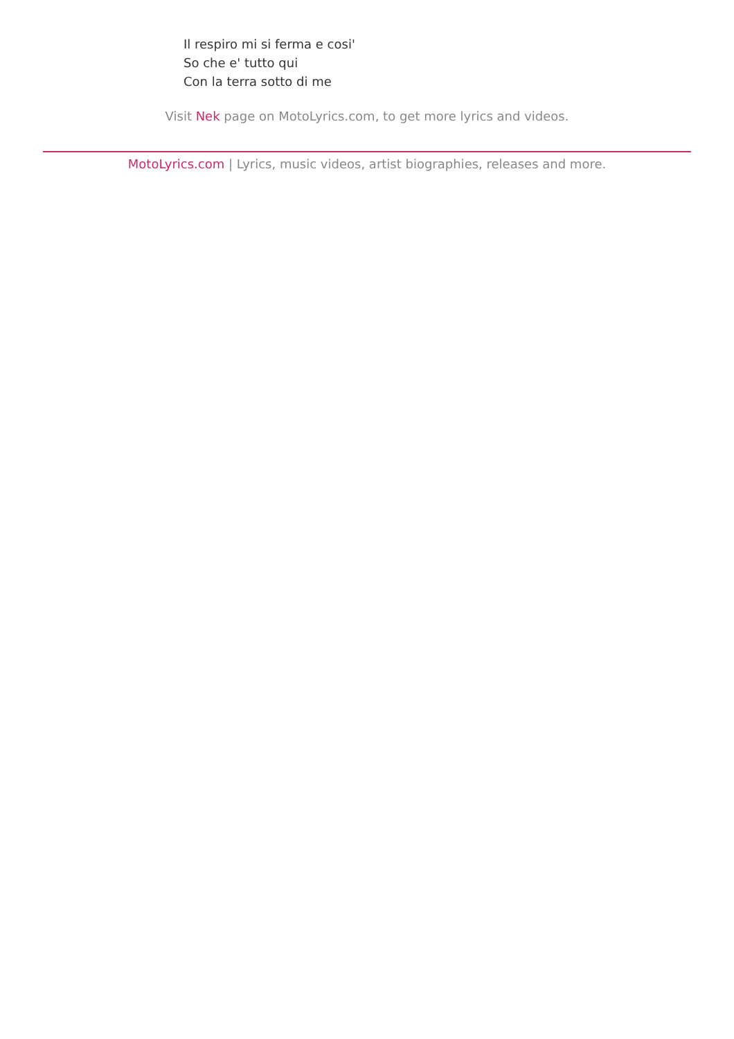Il respiro mi si ferma e cosi'
So che e' tutto qui
Con la terra sotto di me
Visit Nek page on MotoLyrics.com, to get more lyrics and videos.
MotoLyrics.com | Lyrics, music videos, artist biographies, releases and more.